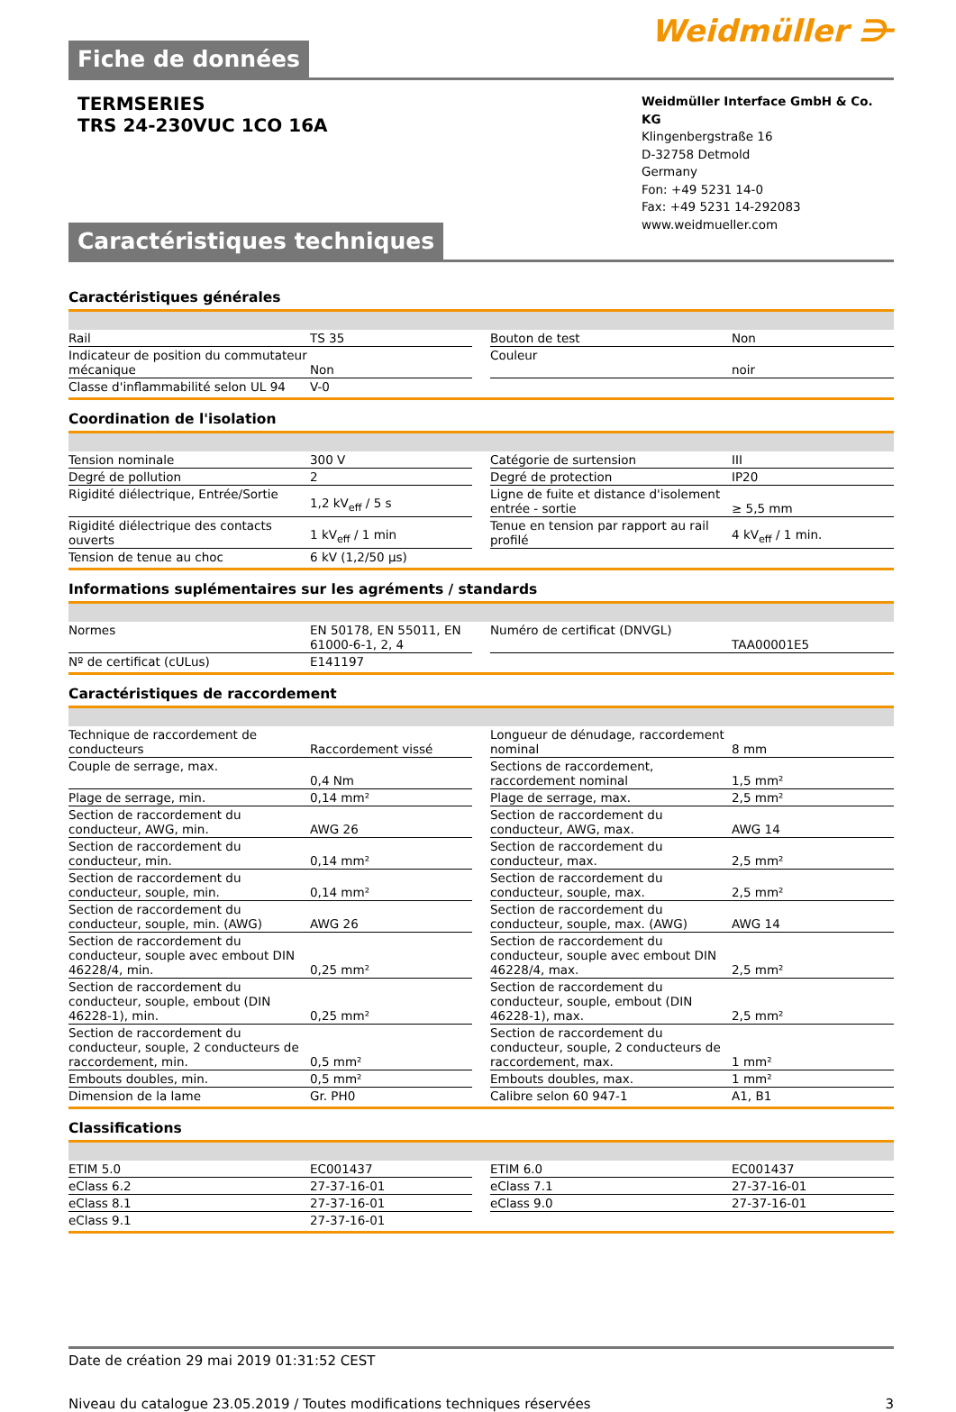Fiche de données
Weidmüller ⋺
TERMSERIES
TRS 24-230VUC 1CO 16A
Weidmüller Interface GmbH & Co. KG
Klingenbergstraße 16
D-32758 Detmold
Germany
Fon: +49 5231 14-0
Fax: +49 5231 14-292083
www.weidmueller.com
Caractéristiques techniques
Caractéristiques générales
| Rail | TS 35 |
| Indicateur de position du commutateur mécanique | Non |
| Classe d'inflammabilité selon UL 94 | V-0 |
| Bouton de test | Non |
| Couleur | noir |
Coordination de l'isolation
| Tension nominale | 300 V |
| Degré de pollution | 2 |
| Rigidité diélectrique, Entrée/Sortie | 1,2 kV<sub>eff</sub> / 5 s |
| Rigidité diélectrique des contacts ouverts | 1 kV<sub>eff</sub> / 1 min |
| Tension de tenue au choc | 6 kV (1,2/50 µs) |
| Catégorie de surtension | III |
| Degré de protection | IP20 |
| Ligne de fuite et distance d'isolement entrée - sortie | ≥ 5,5 mm |
| Tenue en tension par rapport au rail profilé | 4 kV<sub>eff</sub> / 1 min. |
Informations suplémentaires sur les agréments / standards
| Normes | EN 50178, EN 55011, EN 61000-6-1, 2, 4 |
| Nº de certificat (cULus) | E141197 |
| Numéro de certificat (DNVGL) | TAA00001E5 |
Caractéristiques de raccordement
| Technique de raccordement de conducteurs | Raccordement vissé |
| Couple de serrage, max. | 0,4 Nm |
| Plage de serrage, min. | 0,14 mm² |
| Section de raccordement du conducteur, AWG, min. | AWG 26 |
| Section de raccordement du conducteur, min. | 0,14 mm² |
| Section de raccordement du conducteur, souple, min. | 0,14 mm² |
| Section de raccordement du conducteur, souple, min. (AWG) | AWG 26 |
| Section de raccordement du conducteur, souple avec embout DIN 46228/4, min. | 0,25 mm² |
| Section de raccordement du conducteur, souple, embout (DIN 46228-1), min. | 0,25 mm² |
| Section de raccordement du conducteur, souple, 2 conducteurs de raccordement, min. | 0,5 mm² |
| Embouts doubles, min. | 0,5 mm² |
| Dimension de la lame | Gr. PH0 |
| Longueur de dénudage, raccordement nominal | 8 mm |
| Sections de raccordement, raccordement nominal | 1,5 mm² |
| Plage de serrage, max. | 2,5 mm² |
| Section de raccordement du conducteur, AWG, max. | AWG 14 |
| Section de raccordement du conducteur, max. | 2,5 mm² |
| Section de raccordement du conducteur, souple, max. | 2,5 mm² |
| Section de raccordement du conducteur, souple, max. (AWG) | AWG 14 |
| Section de raccordement du conducteur, souple avec embout DIN 46228/4, max. | 2,5 mm² |
| Section de raccordement du conducteur, souple, embout (DIN 46228-1), max. | 2,5 mm² |
| Section de raccordement du conducteur, souple, 2 conducteurs de raccordement, max. | 1 mm² |
| Embouts doubles, max. | 1 mm² |
| Calibre selon 60 947-1 | A1, B1 |
Classifications
| ETIM 5.0 | EC001437 |
| eClass 6.2 | 27-37-16-01 |
| eClass 8.1 | 27-37-16-01 |
| eClass 9.1 | 27-37-16-01 |
| ETIM 6.0 | EC001437 |
| eClass 7.1 | 27-37-16-01 |
| eClass 9.0 | 27-37-16-01 |
Date de création 29 mai 2019 01:31:52 CEST
Niveau du catalogue 23.05.2019 / Toutes modifications techniques réservées 3